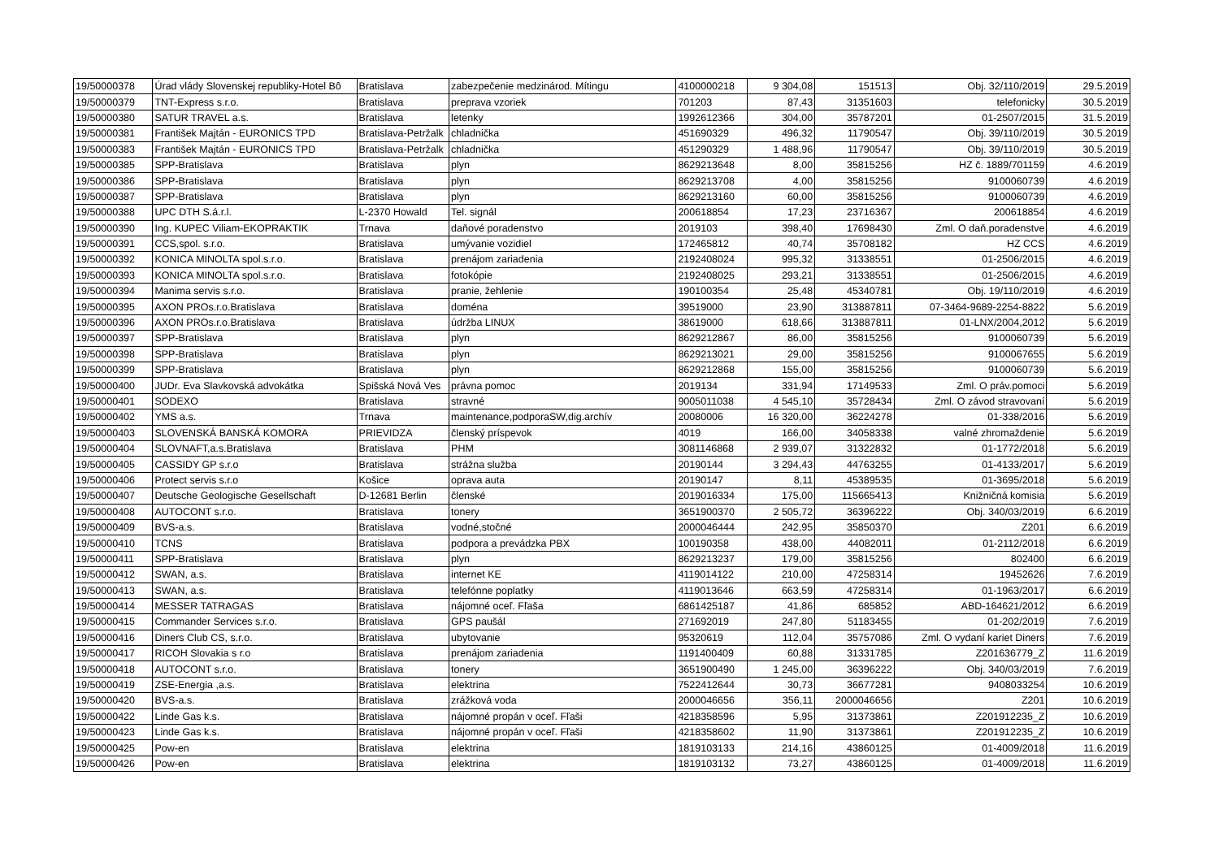| 19/50000378 | Úrad vlády Slovenskej republiky-Hotel Bô | Bratislava | zabezpečenie medzinárod. Mítingu | 4100000218 | 9 304,08 | 151513 | Obj. 32/110/2019 | 29.5.2019 |
| 19/50000379 | TNT-Express s.r.o. | Bratislava | preprava vzoriek | 701203 | 87,43 | 31351603 | telefonicky | 30.5.2019 |
| 19/50000380 | SATUR TRAVEL a.s. | Bratislava | letenky | 1992612366 | 304,00 | 35787201 | 01-2507/2015 | 31.5.2019 |
| 19/50000381 | František Majtán - EURONICS TPD | Bratislava-Petržalk | chladnička | 451690329 | 496,32 | 11790547 | Obj. 39/110/2019 | 30.5.2019 |
| 19/50000383 | František Majtán - EURONICS TPD | Bratislava-Petržalk | chladnička | 451290329 | 1 488,96 | 11790547 | Obj. 39/110/2019 | 30.5.2019 |
| 19/50000385 | SPP-Bratislava | Bratislava | plyn | 8629213648 | 8,00 | 35815256 | HZ č. 1889/701159 | 4.6.2019 |
| 19/50000386 | SPP-Bratislava | Bratislava | plyn | 8629213708 | 4,00 | 35815256 | 9100060739 | 4.6.2019 |
| 19/50000387 | SPP-Bratislava | Bratislava | plyn | 8629213160 | 60,00 | 35815256 | 9100060739 | 4.6.2019 |
| 19/50000388 | UPC DTH S.á.r.l. | L-2370 Howald | Tel. signál | 200618854 | 17,23 | 23716367 | 200618854 | 4.6.2019 |
| 19/50000390 | Ing. KUPEC Viliam-EKOPRAKTIK | Trnava | daňové poradenstvo | 2019103 | 398,40 | 17698430 | Zml. O daň.poradenstve | 4.6.2019 |
| 19/50000391 | CCS,spol. s.r.o. | Bratislava | umývanie vozidiel | 172465812 | 40,74 | 35708182 | HZ CCS | 4.6.2019 |
| 19/50000392 | KONICA MINOLTA spol.s.r.o. | Bratislava | prenájom zariadenia | 2192408024 | 995,32 | 31338551 | 01-2506/2015 | 4.6.2019 |
| 19/50000393 | KONICA MINOLTA spol.s.r.o. | Bratislava | fotokópie | 2192408025 | 293,21 | 31338551 | 01-2506/2015 | 4.6.2019 |
| 19/50000394 | Manima servis s.r.o. | Bratislava | pranie, žehlenie | 190100354 | 25,48 | 45340781 | Obj. 19/110/2019 | 4.6.2019 |
| 19/50000395 | AXON PROs.r.o.Bratislava | Bratislava | doména | 39519000 | 23,90 | 313887811 | 07-3464-9689-2254-8822 | 5.6.2019 |
| 19/50000396 | AXON PROs.r.o.Bratislava | Bratislava | údržba LINUX | 38619000 | 618,66 | 313887811 | 01-LNX/2004,2012 | 5.6.2019 |
| 19/50000397 | SPP-Bratislava | Bratislava | plyn | 8629212867 | 86,00 | 35815256 | 9100060739 | 5.6.2019 |
| 19/50000398 | SPP-Bratislava | Bratislava | plyn | 8629213021 | 29,00 | 35815256 | 9100067655 | 5.6.2019 |
| 19/50000399 | SPP-Bratislava | Bratislava | plyn | 8629212868 | 155,00 | 35815256 | 9100060739 | 5.6.2019 |
| 19/50000400 | JUDr. Eva Slavkovská advokátka | Spišská Nová Ves | právna pomoc | 2019134 | 331,94 | 17149533 | Zml. O práv.pomoci | 5.6.2019 |
| 19/50000401 | SODEXO | Bratislava | stravné | 9005011038 | 4 545,10 | 35728434 | Zml. O závod stravovaní | 5.6.2019 |
| 19/50000402 | YMS a.s. | Trnava | maintenance,podporaSW,dig.archív | 20080006 | 16 320,00 | 36224278 | 01-338/2016 | 5.6.2019 |
| 19/50000403 | SLOVENSKÁ BANSKÁ KOMORA | PRIEVIDZA | členský príspevok | 4019 | 166,00 | 34058338 | valné zhromaždenie | 5.6.2019 |
| 19/50000404 | SLOVNAFT,a.s.Bratislava | Bratislava | PHM | 3081146868 | 2 939,07 | 31322832 | 01-1772/2018 | 5.6.2019 |
| 19/50000405 | CASSIDY GP s.r.o | Bratislava | strážna služba | 20190144 | 3 294,43 | 44763255 | 01-4133/2017 | 5.6.2019 |
| 19/50000406 | Protect servis s.r.o | Košice | oprava auta | 20190147 | 8,11 | 45389535 | 01-3695/2018 | 5.6.2019 |
| 19/50000407 | Deutsche Geologische Gesellschaft | D-12681 Berlin | členské | 2019016334 | 175,00 | 115665413 | Knižničná komisia | 5.6.2019 |
| 19/50000408 | AUTOCONT s.r.o. | Bratislava | tonery | 3651900370 | 2 505,72 | 36396222 | Obj. 340/03/2019 | 6.6.2019 |
| 19/50000409 | BVS-a.s. | Bratislava | vodné,stočné | 2000046444 | 242,95 | 35850370 | Z201 | 6.6.2019 |
| 19/50000410 | TCNS | Bratislava | podpora a prevádzka PBX | 100190358 | 438,00 | 44082011 | 01-2112/2018 | 6.6.2019 |
| 19/50000411 | SPP-Bratislava | Bratislava | plyn | 8629213237 | 179,00 | 35815256 | 802400 | 6.6.2019 |
| 19/50000412 | SWAN, a.s. | Bratislava | internet KE | 4119014122 | 210,00 | 47258314 | 19452626 | 7.6.2019 |
| 19/50000413 | SWAN, a.s. | Bratislava | telefónne poplatky | 4119013646 | 663,59 | 47258314 | 01-1963/2017 | 6.6.2019 |
| 19/50000414 | MESSER TATRAGAS | Bratislava | nájomné oceľ. Fľaša | 6861425187 | 41,86 | 685852 | ABD-164621/2012 | 6.6.2019 |
| 19/50000415 | Commander Services s.r.o. | Bratislava | GPS paušál | 271692019 | 247,80 | 51183455 | 01-202/2019 | 7.6.2019 |
| 19/50000416 | Diners Club CS, s.r.o. | Bratislava | ubytovanie | 95320619 | 112,04 | 35757086 | Zml. O vydaní kariet Diners | 7.6.2019 |
| 19/50000417 | RICOH Slovakia s r.o | Bratislava | prenájom zariadenia | 1191400409 | 60,88 | 31331785 | Z201636779_Z | 11.6.2019 |
| 19/50000418 | AUTOCONT s.r.o. | Bratislava | tonery | 3651900490 | 1 245,00 | 36396222 | Obj. 340/03/2019 | 7.6.2019 |
| 19/50000419 | ZSE-Energia ,a.s. | Bratislava | elektrina | 7522412644 | 30,73 | 36677281 | 9408033254 | 10.6.2019 |
| 19/50000420 | BVS-a.s. | Bratislava | zrážková voda | 2000046656 | 356,11 | 2000046656 | Z201 | 10.6.2019 |
| 19/50000422 | Linde Gas k.s. | Bratislava | nájomné propán v oceľ. Fľaši | 4218358596 | 5,95 | 31373861 | Z201912235_Z | 10.6.2019 |
| 19/50000423 | Linde Gas k.s. | Bratislava | nájomné propán v oceľ. Fľaši | 4218358602 | 11,90 | 31373861 | Z201912235_Z | 10.6.2019 |
| 19/50000425 | Pow-en | Bratislava | elektrina | 1819103133 | 214,16 | 43860125 | 01-4009/2018 | 11.6.2019 |
| 19/50000426 | Pow-en | Bratislava | elektrina | 1819103132 | 73,27 | 43860125 | 01-4009/2018 | 11.6.2019 |